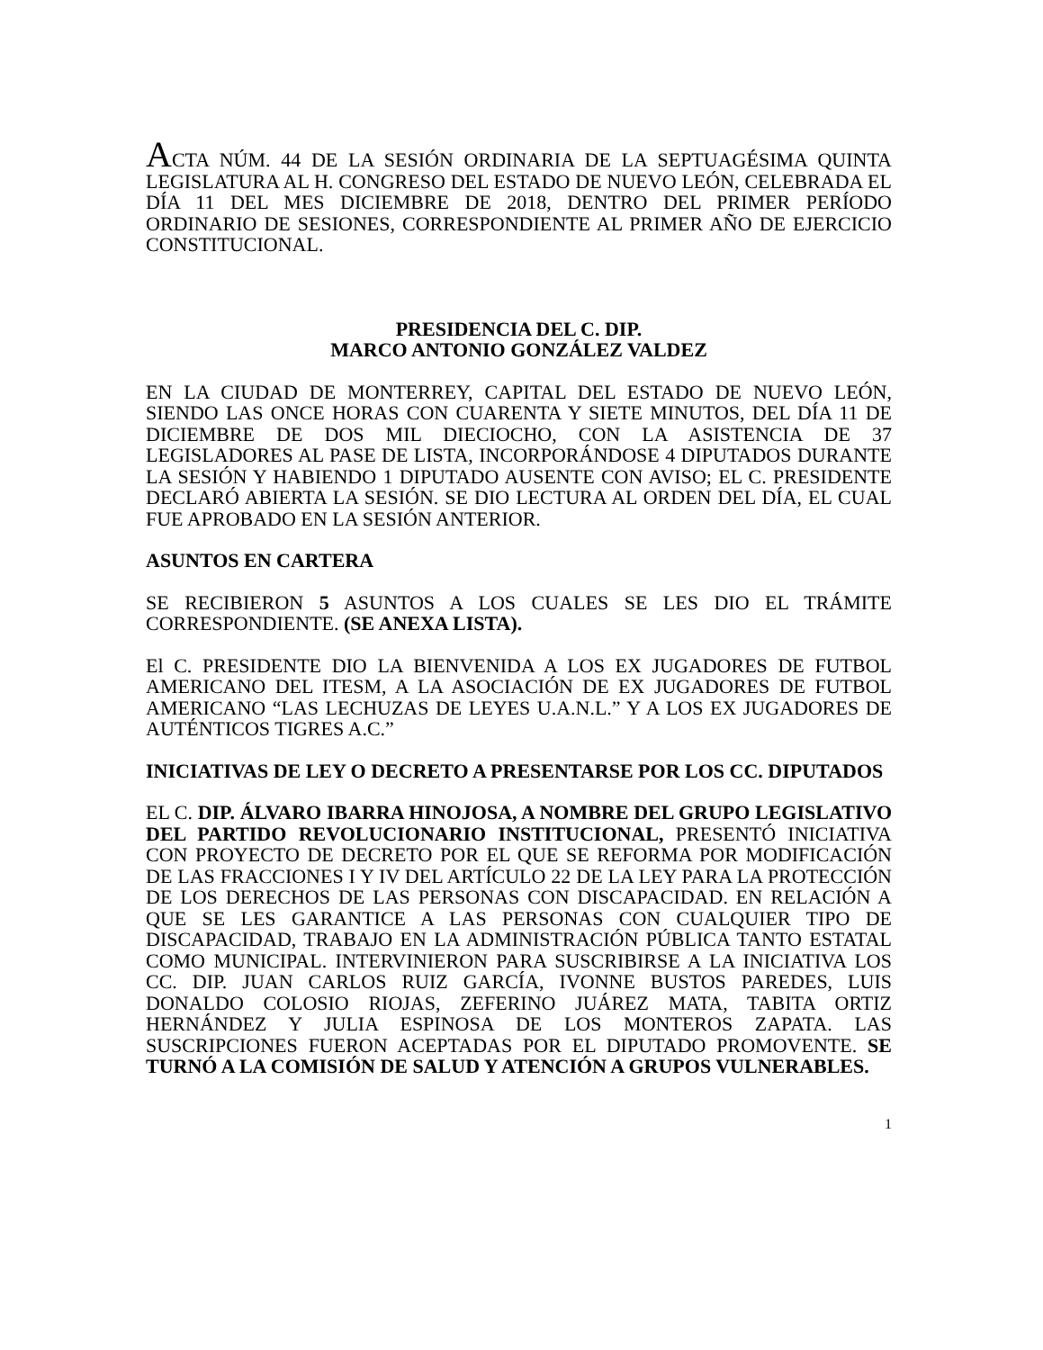ACTA NÚM. 44 DE LA SESIÓN ORDINARIA DE LA SEPTUAGÉSIMA QUINTA LEGISLATURA AL H. CONGRESO DEL ESTADO DE NUEVO LEÓN, CELEBRADA EL DÍA 11 DEL MES DICIEMBRE DE 2018, DENTRO DEL PRIMER PERÍODO ORDINARIO DE SESIONES, CORRESPONDIENTE AL PRIMER AÑO DE EJERCICIO CONSTITUCIONAL.
PRESIDENCIA DEL C. DIP.
MARCO ANTONIO GONZÁLEZ VALDEZ
EN LA CIUDAD DE MONTERREY, CAPITAL DEL ESTADO DE NUEVO LEÓN, SIENDO LAS ONCE HORAS CON CUARENTA Y SIETE MINUTOS, DEL DÍA 11 DE DICIEMBRE DE DOS MIL DIECIOCHO, CON LA ASISTENCIA DE 37 LEGISLADORES AL PASE DE LISTA, INCORPORÁNDOSE 4 DIPUTADOS DURANTE LA SESIÓN Y HABIENDO 1 DIPUTADO AUSENTE CON AVISO; EL C. PRESIDENTE DECLARÓ ABIERTA LA SESIÓN. SE DIO LECTURA AL ORDEN DEL DÍA, EL CUAL FUE APROBADO EN LA SESIÓN ANTERIOR.
ASUNTOS EN CARTERA
SE RECIBIERON 5 ASUNTOS A LOS CUALES SE LES DIO EL TRÁMITE CORRESPONDIENTE. (SE ANEXA LISTA).
El C. PRESIDENTE DIO LA BIENVENIDA A LOS EX JUGADORES DE FUTBOL AMERICANO DEL ITESM, A LA ASOCIACIÓN DE EX JUGADORES DE FUTBOL AMERICANO “LAS LECHUZAS DE LEYES U.A.N.L.” Y A LOS EX JUGADORES DE AUTÉNTICOS TIGRES A.C.”
INICIATIVAS DE LEY O DECRETO A PRESENTARSE POR LOS CC. DIPUTADOS
EL C. DIP. ÁLVARO IBARRA HINOJOSA, A NOMBRE DEL GRUPO LEGISLATIVO DEL PARTIDO REVOLUCIONARIO INSTITUCIONAL, PRESENTÓ INICIATIVA CON PROYECTO DE DECRETO POR EL QUE SE REFORMA POR MODIFICACIÓN DE LAS FRACCIONES I Y IV DEL ARTÍCULO 22 DE LA LEY PARA LA PROTECCIÓN DE LOS DERECHOS DE LAS PERSONAS CON DISCAPACIDAD. EN RELACIÓN A QUE SE LES GARANTICE A LAS PERSONAS CON CUALQUIER TIPO DE DISCAPACIDAD, TRABAJO EN LA ADMINISTRACIÓN PÚBLICA TANTO ESTATAL COMO MUNICIPAL. INTERVINIERON PARA SUSCRIBIRSE A LA INICIATIVA LOS CC. DIP. JUAN CARLOS RUIZ GARCÍA, IVONNE BUSTOS PAREDES, LUIS DONALDO COLOSIO RIOJAS, ZEFERINO JUÁREZ MATA, TABITA ORTIZ HERNÁNDEZ Y JULIA ESPINOSA DE LOS MONTEROS ZAPATA. LAS SUSCRIPCIONES FUERON ACEPTADAS POR EL DIPUTADO PROMOVENTE. SE TURNÓ A LA COMISIÓN DE SALUD Y ATENCIÓN A GRUPOS VULNERABLES.
1